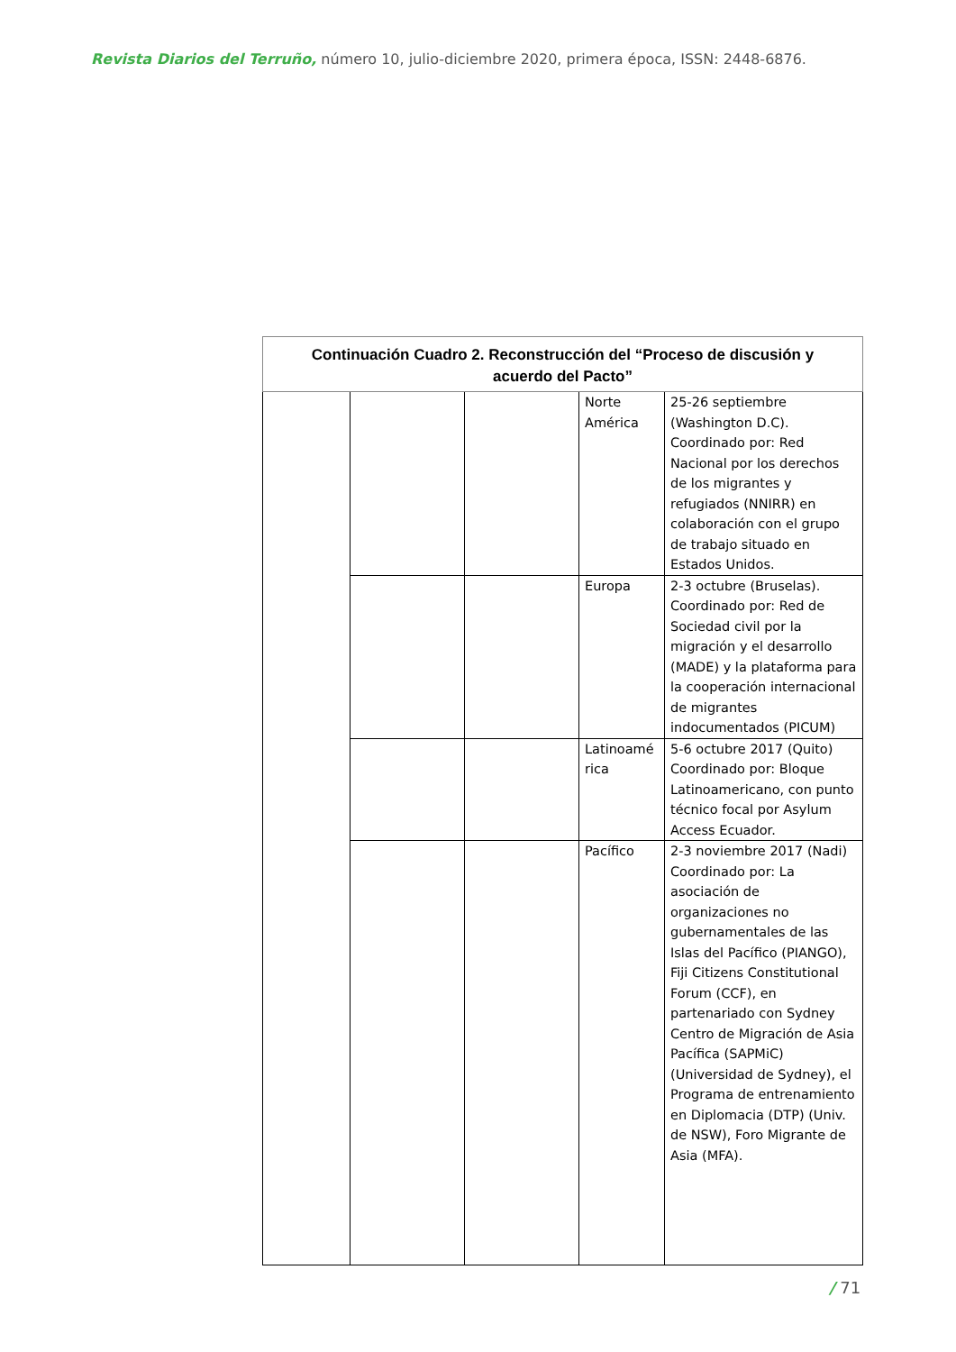Revista Diarios del Terruño, número 10, julio-diciembre 2020, primera época, ISSN: 2448-6876.
| Continuación Cuadro 2. Reconstrucción del “Proceso de discusión y acuerdo del Pacto” | | | | |
| | | | Norte América | 25-26 septiembre (Washington D.C). Coordinado por: Red Nacional por los derechos de los migrantes y refugiados (NNIRR) en colaboración con el grupo de trabajo situado en Estados Unidos. |
| | | | Europa | 2-3 octubre (Bruselas). Coordinado por: Red de Sociedad civil por la migración y el desarrollo (MADE) y la plataforma para la cooperación internacional de migrantes indocumentados (PICUM) |
| | | | Latinoamé rica | 5-6 octubre 2017 (Quito) Coordinado por: Bloque Latinoamericano, con punto técnico focal por Asylum Access Ecuador. |
| | | | Pacífico | 2-3 noviembre 2017 (Nadi) Coordinado por: La asociación de organizaciones no gubernamentales de las Islas del Pacífico (PIANGO), Fiji Citizens Constitutional Forum (CCF), en partenariado con Sydney Centro de Migración de Asia Pacífica (SAPMiC) (Universidad de Sydney), el Programa de entrenamiento en Diplomacia (DTP) (Univ. de NSW), Foro Migrante de Asia (MFA). |
/ 71